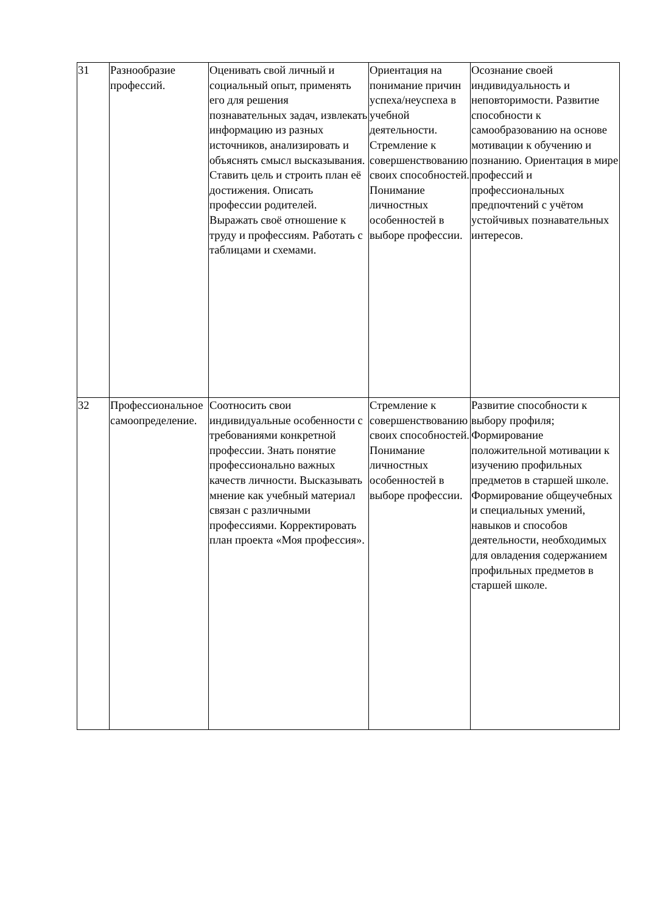| 31 | Разнообразие профессий. | Оценивать свой личный и социальный опыт, применять его для решения познавательных задач, извлекать информацию из разных источников, анализировать и объяснять смысл высказывания. Ставить цель и строить план её достижения. Описать профессии родителей. Выражать своё отношение к труду и профессиям. Работать с таблицами и схемами. | Ориентация на понимание причин успеха/неуспеха в учебной деятельности. Стремление к совершенствованию своих способностей. Понимание личностных особенностей в выборе профессии. | Осознание своей индивидуальность и неповторимости. Развитие способности к самообразованию на основе мотивации к обучению и познанию. Ориентация в мире профессий и профессиональных предпочтений с учётом устойчивых познавательных интересов. |
| 32 | Профессиональное самоопределение. | Соотносить свои индивидуальные особенности с требованиями конкретной профессии. Знать понятие профессионально важных качеств личности. Высказывать мнение как учебный материал связан с различными профессиями. Корректировать план проекта «Моя профессия». | Стремление к совершенствованию своих способностей. Понимание личностных особенностей в выборе профессии. | Развитие способности к выбору профиля; Формирование положительной мотивации к изучению профильных предметов в старшей школе. Формирование общеучебных и специальных умений, навыков и способов деятельности, необходимых для овладения содержанием профильных предметов в старшей школе. |